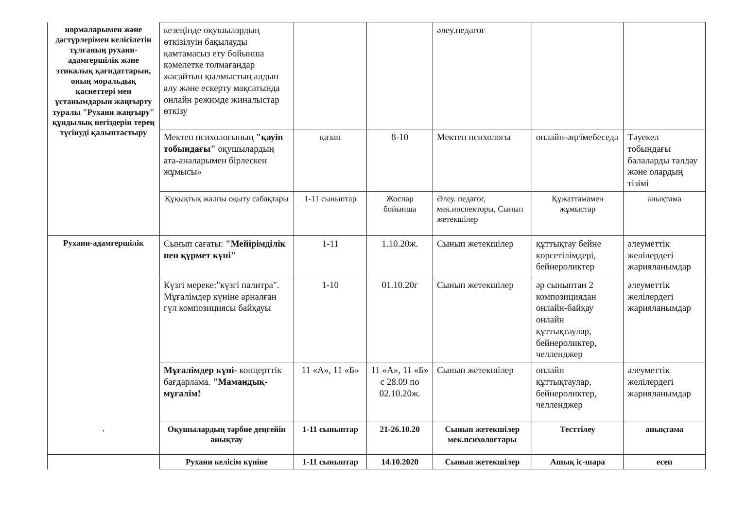| нормаларымен және дәстүрлерімен келісілетін тұлғаның рухани-адамгершілік және этикалық қағидаттарын, оның моральдық қасиеттері мен ұстанымдарын жаңғырту туралы "Рухани жаңғыру" құндылық негіздерін терең түсінуді қалыптастыру | кезеңінде оқушылардың өткізілуін бақылауды қамтамасыз ету бойынша кәмелетке толмағандар жасайтын қылмыстың алдын алу және ескерту мақсатында онлайн режимде жиналыстар өткізу | | | әлеу.педагог | | |
| | Мектеп психологының "қауіп тобындағы" оқушылардың ата-аналарымен бірлескен жұмысы» | қазан | 8-10 | Мектеп психологы | онлайн-әңгімебеседа | Тәуекел тобындағы балаларды талдау және олардың тізімі |
| | Құқықтық жалпы оқыту сабақтары | 1-11 сыныптар | Жоспар бойынша | Әлеу. педагог, мек.инспекторы, Сынып жетекшілер | Құжаттамамен жұмыстар | анықтама |
| Рухани-адамгершілік . | Сынып сағаты: "Мейірімділік пен құрмет күні" | 1-11 | 1.10.20ж. | Сынып жетекшілер | құттықтау бейне көрсетілімдері, бейнероликтер | әлеуметтік желілердегі жарияланымдар |
| | Күзгі мереке:"күзгі палитра". Мұғалімдер күніне арналған гүл композициясы байқауы | 1-10 | 01.10.20г | Сынып жетекшілер | әр сыныптан 2 композициядан онлайн-байқау онлайн құттықтаулар, бейнероликтер, челленджер | әлеуметтік желілердегі жарияланымдар |
| | Мұғалімдер күні- концерттік бағдарлама. "Мамандық-мұғалім! | 11 «А», 11 «Б» | 11 «А», 11 «Б» с 28.09 по 02.10.20ж. | Сынып жетекшілер | онлайн құттықтаулар, бейнероликтер, челленджер | әлеуметтік желілердегі жарияланымдар |
| | Оқушылардың тәрбие деңгейін анықтау | 1-11 сыныптар | 21-26.10.20 | Сынып жетекшілер мек.психологтары | Тесттілеу | анықтама |
| | Рухани келісім күніне | 1-11 сыныптар | 14.10.2020 | Сынып жетекшілер | Ашық іс-шара | есеп |